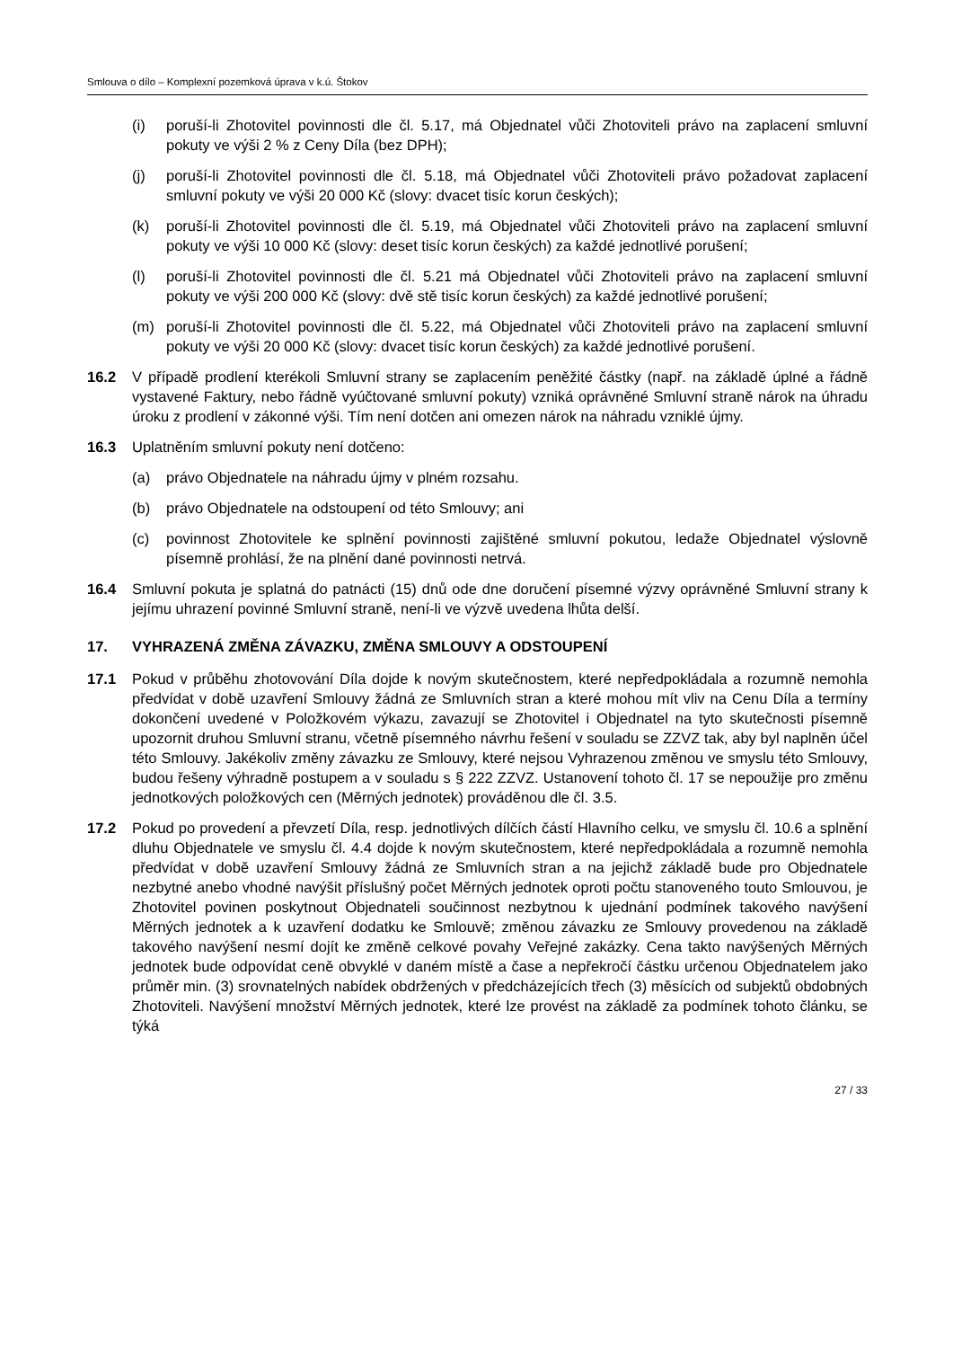Smlouva o dílo – Komplexní pozemková úprava v k.ú. Štokov
(i) poruší-li Zhotovitel povinnosti dle čl. 5.17, má Objednatel vůči Zhotoviteli právo na zaplacení smluvní pokuty ve výši 2 % z Ceny Díla (bez DPH);
(j) poruší-li Zhotovitel povinnosti dle čl. 5.18, má Objednatel vůči Zhotoviteli právo požadovat zaplacení smluvní pokuty ve výši 20 000 Kč (slovy: dvacet tisíc korun českých);
(k) poruší-li Zhotovitel povinnosti dle čl. 5.19, má Objednatel vůči Zhotoviteli právo na zaplacení smluvní pokuty ve výši 10 000 Kč (slovy: deset tisíc korun českých) za každé jednotlivé porušení;
(l) poruší-li Zhotovitel povinnosti dle čl. 5.21 má Objednatel vůči Zhotoviteli právo na zaplacení smluvní pokuty ve výši 200 000 Kč (slovy: dvě stě tisíc korun českých) za každé jednotlivé porušení;
(m) poruší-li Zhotovitel povinnosti dle čl. 5.22, má Objednatel vůči Zhotoviteli právo na zaplacení smluvní pokuty ve výši 20 000 Kč (slovy: dvacet tisíc korun českých) za každé jednotlivé porušení.
16.2 V případě prodlení kterékoli Smluvní strany se zaplacením peněžité částky (např. na základě úplné a řádně vystavené Faktury, nebo řádně vyúčtované smluvní pokuty) vzniká oprávněné Smluvní straně nárok na úhradu úroku z prodlení v zákonné výši. Tím není dotčen ani omezen nárok na náhradu vzniklé újmy.
16.3 Uplatněním smluvní pokuty není dotčeno:
(a) právo Objednatele na náhradu újmy v plném rozsahu.
(b) právo Objednatele na odstoupení od této Smlouvy; ani
(c) povinnost Zhotovitele ke splnění povinnosti zajištěné smluvní pokutou, ledaže Objednatel výslovně písemně prohlásí, že na plnění dané povinnosti netrvá.
16.4 Smluvní pokuta je splatná do patnácti (15) dnů ode dne doručení písemné výzvy oprávněné Smluvní strany k jejímu uhrazení povinné Smluvní straně, není-li ve výzvě uvedena lhůta delší.
17. VYHRAZENÁ ZMĚNA ZÁVAZKU, ZMĚNA SMLOUVY A ODSTOUPENÍ
17.1 Pokud v průběhu zhotovování Díla dojde k novým skutečnostem, které nepředpokládala a rozumně nemohla předvídat v době uzavření Smlouvy žádná ze Smluvních stran a které mohou mít vliv na Cenu Díla a termíny dokončení uvedené v Položkovém výkazu, zavazují se Zhotovitel i Objednatel na tyto skutečnosti písemně upozornit druhou Smluvní stranu, včetně písemného návrhu řešení v souladu se ZZVZ tak, aby byl naplněn účel této Smlouvy. Jakékoliv změny závazku ze Smlouvy, které nejsou Vyhrazenou změnou ve smyslu této Smlouvy, budou řešeny výhradně postupem a v souladu s § 222 ZZVZ. Ustanovení tohoto čl. 17 se nepoužije pro změnu jednotkových položkových cen (Měrných jednotek) prováděnou dle čl. 3.5.
17.2 Pokud po provedení a převzetí Díla, resp. jednotlivých dílčích částí Hlavního celku, ve smyslu čl. 10.6 a splnění dluhu Objednatele ve smyslu čl. 4.4 dojde k novým skutečnostem, které nepředpokládala a rozumně nemohla předvídat v době uzavření Smlouvy žádná ze Smluvních stran a na jejichž základě bude pro Objednatele nezbytné anebo vhodné navýšit příslušný počet Měrných jednotek oproti počtu stanoveného touto Smlouvou, je Zhotovitel povinen poskytnout Objednateli součinnost nezbytnou k ujednání podmínek takového navýšení Měrných jednotek a k uzavření dodatku ke Smlouvě; změnou závazku ze Smlouvy provedenou na základě takového navýšení nesmí dojít ke změně celkové povahy Veřejné zakázky. Cena takto navýšených Měrných jednotek bude odpovídat ceně obvyklé v daném místě a čase a nepřekročí částku určenou Objednatelem jako průměr min. (3) srovnatelných nabídek obdržených v předcházejících třech (3) měsících od subjektů obdobných Zhotoviteli. Navýšení množství Měrných jednotek, které lze provést na základě za podmínek tohoto článku, se týká
27 / 33